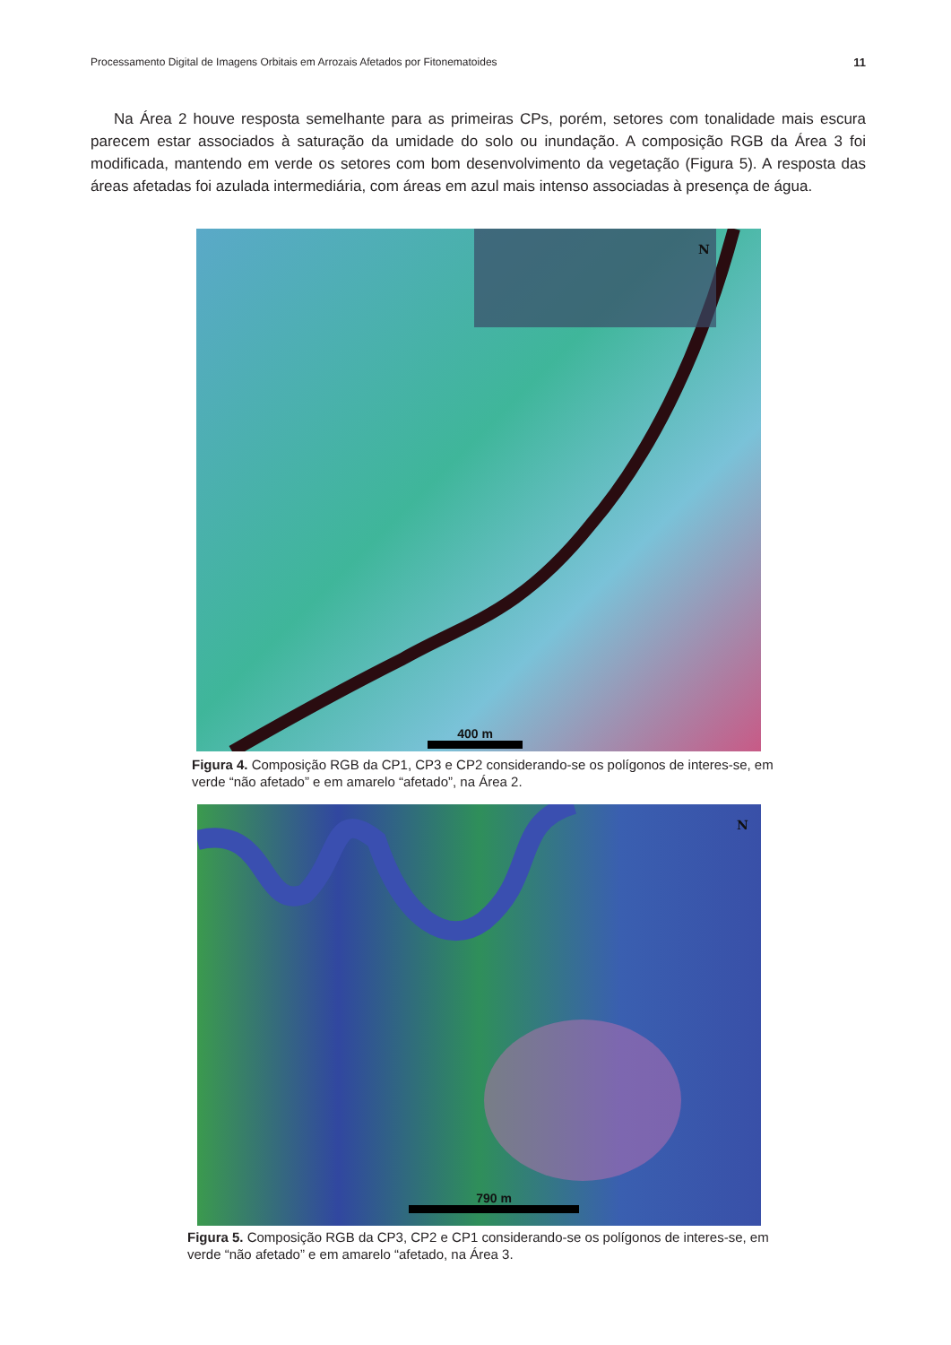Processamento Digital de Imagens Orbitais em Arrozais Afetados por Fitonematoides 11
Na Área 2 houve resposta semelhante para as primeiras CPs, porém, setores com tonalidade mais escura parecem estar associados à saturação da umidade do solo ou inundação. A composição RGB da Área 3 foi modificada, mantendo em verde os setores com bom desenvolvimento da vegetação (Figura 5). A resposta das áreas afetadas foi azulada intermediária, com áreas em azul mais intenso associadas à presença de água.
N
400 m
Figura 4. Composição RGB da CP1, CP3 e CP2 considerando-se os polígonos de interes-se, em verde “não afetado” e em amarelo “afetado”, na Área 2.
N
790 m
Figura 5. Composição RGB da CP3, CP2 e CP1 considerando-se os polígonos de interes-se, em verde “não afetado” e em amarelo “afetado, na Área 3.